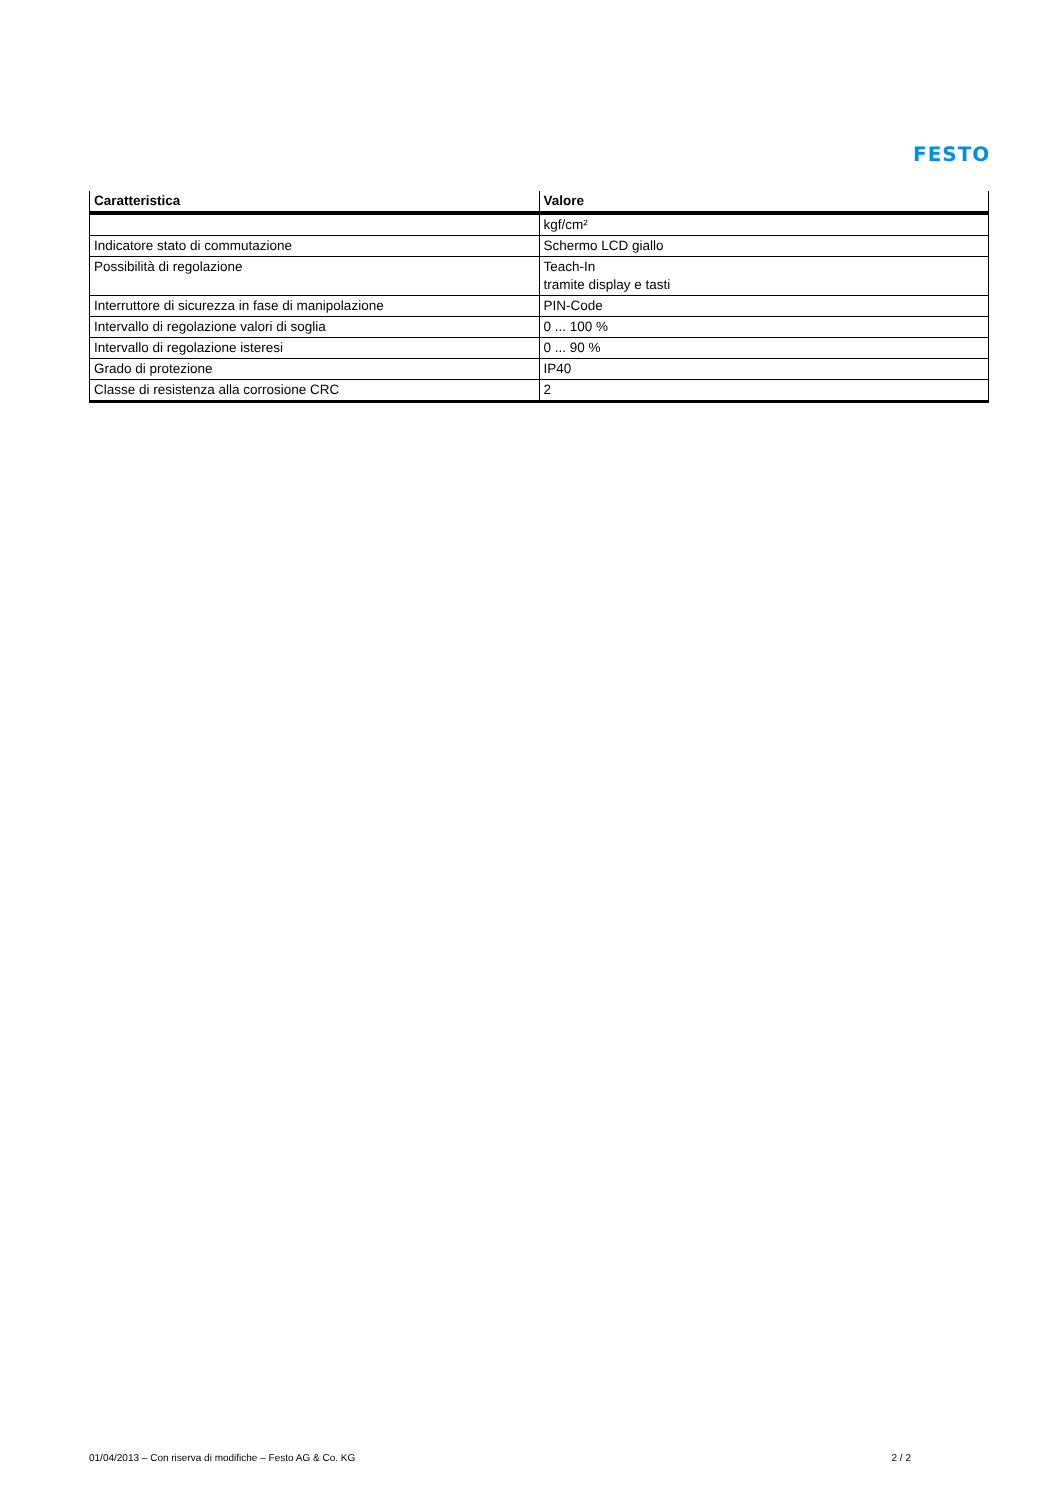FESTO
| Caratteristica | Valore |
| --- | --- |
| | kgf/cm² |
| Indicatore stato di commutazione | Schermo LCD giallo |
| Possibilità di regolazione | Teach-In tramite display e tasti |
| Interruttore di sicurezza in fase di manipolazione | PIN-Code |
| Intervallo di regolazione valori di soglia | 0 ... 100 % |
| Intervallo di regolazione isteresi | 0 ... 90 % |
| Grado di protezione | IP40 |
| Classe di resistenza alla corrosione CRC | 2 |
01/04/2013 – Con riserva di modifiche – Festo AG & Co. KG 2 / 2